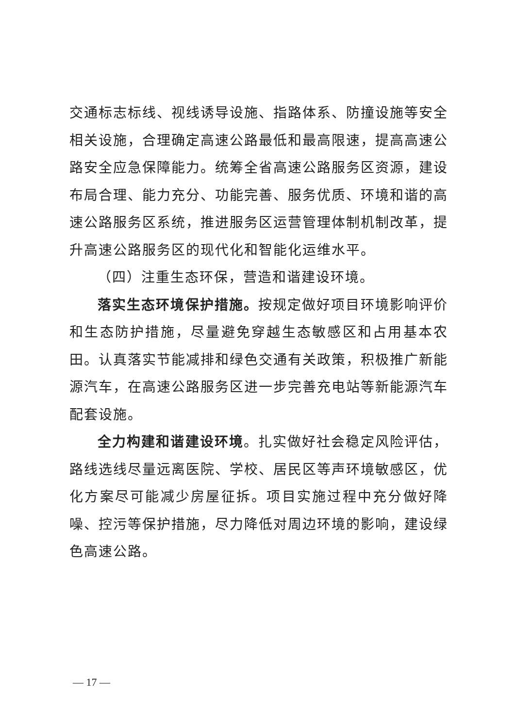交通标志标线、视线诱导设施、指路体系、防撞设施等安全相关设施，合理确定高速公路最低和最高限速，提高高速公路安全应急保障能力。统筹全省高速公路服务区资源，建设布局合理、能力充分、功能完善、服务优质、环境和谐的高速公路服务区系统，推进服务区运营管理体制机制改革，提升高速公路服务区的现代化和智能化运维水平。
（四）注重生态环保，营造和谐建设环境。
落实生态环境保护措施。按规定做好项目环境影响评价和生态防护措施，尽量避免穿越生态敏感区和占用基本农田。认真落实节能减排和绿色交通有关政策，积极推广新能源汽车，在高速公路服务区进一步完善充电站等新能源汽车配套设施。
全力构建和谐建设环境。扎实做好社会稳定风险评估，路线选线尽量远离医院、学校、居民区等声环境敏感区，优化方案尽可能减少房屋征拆。项目实施过程中充分做好降噪、控污等保护措施，尽力降低对周边环境的影响，建设绿色高速公路。
— 17 —